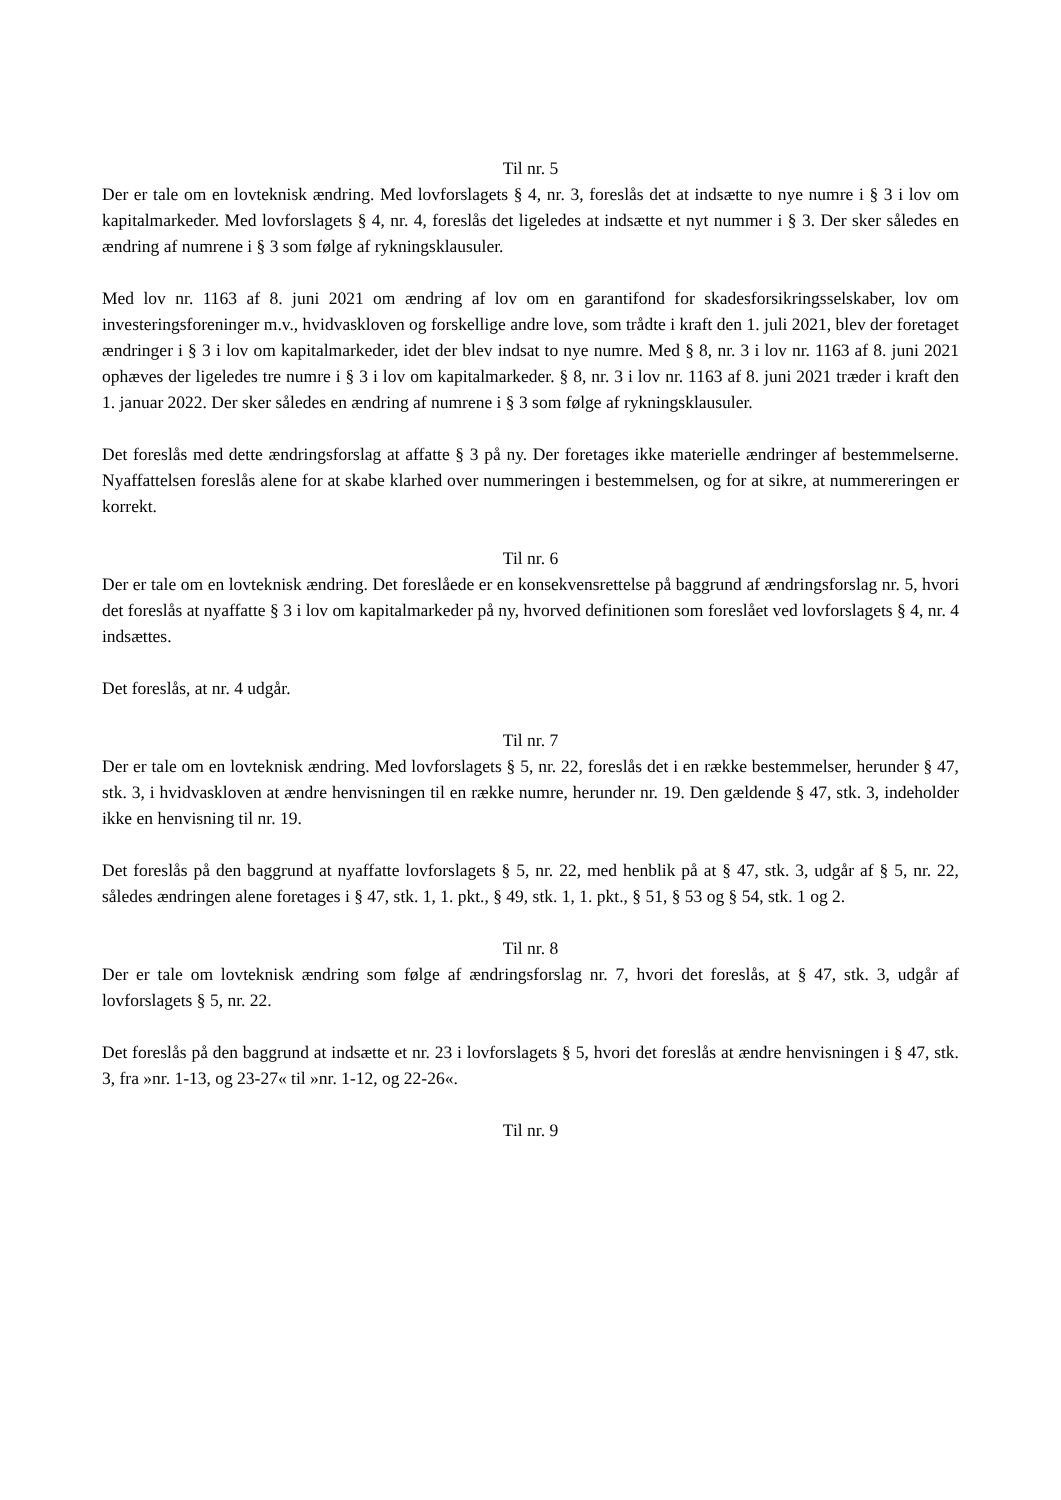Til nr. 5
Der er tale om en lovteknisk ændring. Med lovforslagets § 4, nr. 3, foreslås det at indsætte to nye numre i § 3 i lov om kapitalmarkeder. Med lovforslagets § 4, nr. 4, foreslås det ligeledes at indsætte et nyt nummer i § 3. Der sker således en ændring af numrene i § 3 som følge af rykningsklausuler.
Med lov nr. 1163 af 8. juni 2021 om ændring af lov om en garantifond for skadesforsikringsselskaber, lov om investeringsforeninger m.v., hvidvaskloven og forskellige andre love, som trådte i kraft den 1. juli 2021, blev der foretaget ændringer i § 3 i lov om kapitalmarkeder, idet der blev indsat to nye numre. Med § 8, nr. 3 i lov nr. 1163 af 8. juni 2021 ophæves der ligeledes tre numre i § 3 i lov om kapitalmarkeder. § 8, nr. 3 i lov nr. 1163 af 8. juni 2021 træder i kraft den 1. januar 2022. Der sker således en ændring af numrene i § 3 som følge af rykningsklausuler.
Det foreslås med dette ændringsforslag at affatte § 3 på ny. Der foretages ikke materielle ændringer af bestemmelserne. Nyaffattelsen foreslås alene for at skabe klarhed over nummeringen i bestemmelsen, og for at sikre, at nummereringen er korrekt.
Til nr. 6
Der er tale om en lovteknisk ændring. Det foreslåede er en konsekvensrettelse på baggrund af ændringsforslag nr. 5, hvori det foreslås at nyaffatte § 3 i lov om kapitalmarkeder på ny, hvorved definitionen som foreslået ved lovforslagets § 4, nr. 4 indsættes.
Det foreslås, at nr. 4 udgår.
Til nr. 7
Der er tale om en lovteknisk ændring. Med lovforslagets § 5, nr. 22, foreslås det i en række bestemmelser, herunder § 47, stk. 3, i hvidvaskloven at ændre henvisningen til en række numre, herunder nr. 19. Den gældende § 47, stk. 3, indeholder ikke en henvisning til nr. 19.
Det foreslås på den baggrund at nyaffatte lovforslagets § 5, nr. 22, med henblik på at § 47, stk. 3, udgår af § 5, nr. 22, således ændringen alene foretages i § 47, stk. 1, 1. pkt., § 49, stk. 1, 1. pkt., § 51, § 53 og § 54, stk. 1 og 2.
Til nr. 8
Der er tale om lovteknisk ændring som følge af ændringsforslag nr. 7, hvori det foreslås, at § 47, stk. 3, udgår af lovforslagets § 5, nr. 22.
Det foreslås på den baggrund at indsætte et nr. 23 i lovforslagets § 5, hvori det foreslås at ændre henvisningen i § 47, stk. 3, fra »nr. 1-13, og 23-27« til »nr. 1-12, og 22-26«.
Til nr. 9